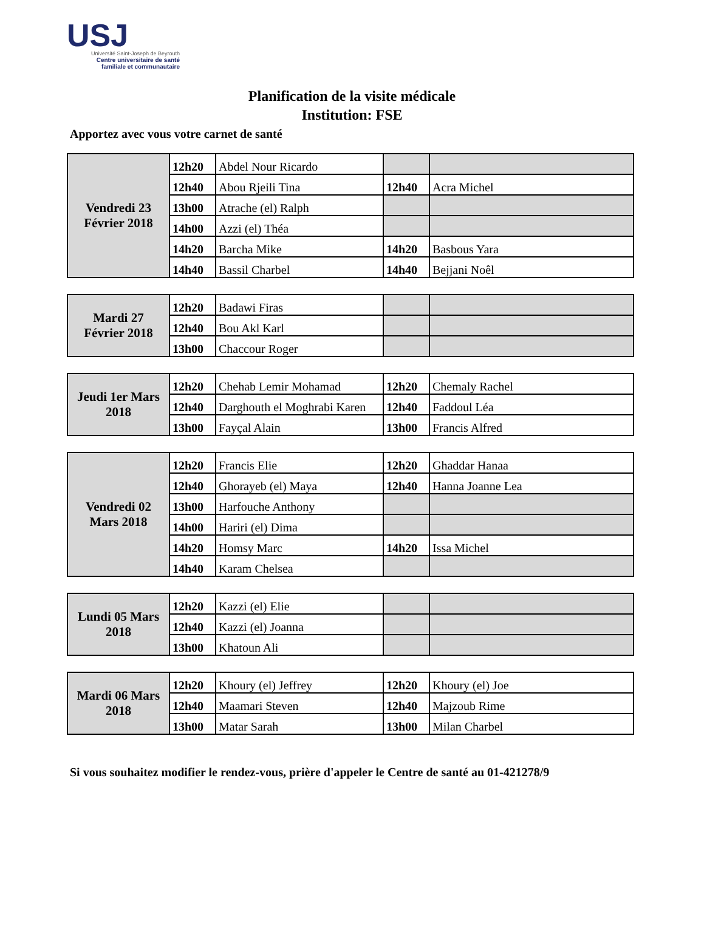USJ
Université Saint-Joseph de Beyrouth
Centre universitaire de santé
familiale et communautaire
Planification de la visite médicale
Institution: FSE
Apportez avec vous votre carnet de santé
| Vendredi 23 Février 2018 | 12h20 | Abdel Nour Ricardo | | |
| | 12h40 | Abou Rjeili Tina | 12h40 | Acra Michel |
| | 13h00 | Atrache (el) Ralph | | |
| | 14h00 | Azzi (el) Théa | | |
| | 14h20 | Barcha Mike | 14h20 | Basbous Yara |
| | 14h40 | Bassil Charbel | 14h40 | Bejjani Noêl |
| Mardi 27 Février 2018 | 12h20 | Badawi Firas | | |
| | 12h40 | Bou Akl Karl | | |
| | 13h00 | Chaccour Roger | | |
| Jeudi 1er Mars 2018 | 12h20 | Chehab Lemir Mohamad | 12h20 | Chemaly Rachel |
| | 12h40 | Darghouth el Moghrabi Karen | 12h40 | Faddoul Léa |
| | 13h00 | Fayçal Alain | 13h00 | Francis Alfred |
| Vendredi 02 Mars 2018 | 12h20 | Francis Elie | 12h20 | Ghaddar Hanaa |
| | 12h40 | Ghorayeb (el) Maya | 12h40 | Hanna Joanne Lea |
| | 13h00 | Harfouche Anthony | | |
| | 14h00 | Hariri (el) Dima | | |
| | 14h20 | Homsy Marc | 14h20 | Issa Michel |
| | 14h40 | Karam Chelsea | | |
| Lundi 05 Mars 2018 | 12h20 | Kazzi (el) Elie | | |
| | 12h40 | Kazzi (el) Joanna | | |
| | 13h00 | Khatoun Ali | | |
| Mardi 06 Mars 2018 | 12h20 | Khoury (el) Jeffrey | 12h20 | Khoury (el) Joe |
| | 12h40 | Maamari Steven | 12h40 | Majzoub Rime |
| | 13h00 | Matar Sarah | 13h00 | Milan Charbel |
Si vous souhaitez modifier le rendez-vous, prière d'appeler le Centre de santé au 01-421278/9